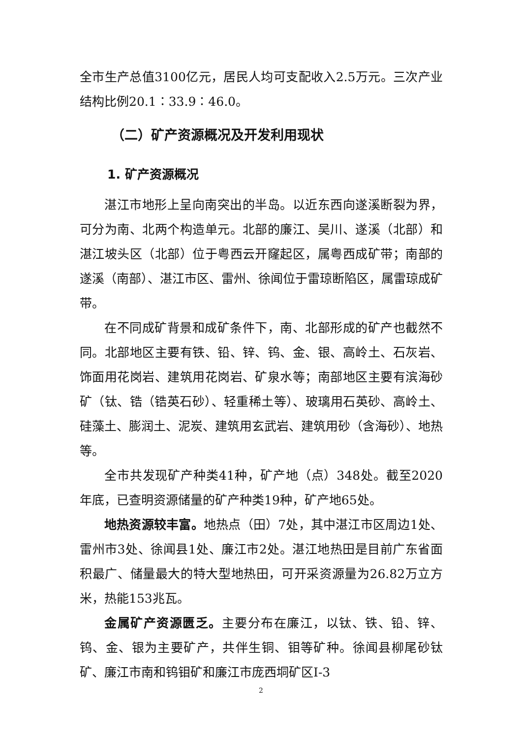全市生产总值3100亿元，居民人均可支配收入2.5万元。三次产业结构比例20.1∶33.9∶46.0。
（二）矿产资源概况及开发利用现状
1. 矿产资源概况
湛江市地形上呈向南突出的半岛。以近东西向遂溪断裂为界，可分为南、北两个构造单元。北部的廉江、吴川、遂溪（北部）和湛江坡头区（北部）位于粤西云开窿起区，属粤西成矿带；南部的遂溪（南部）、湛江市区、雷州、徐闻位于雷琼断陷区，属雷琼成矿带。
在不同成矿背景和成矿条件下，南、北部形成的矿产也截然不同。北部地区主要有铁、铅、锌、钨、金、银、高岭土、石灰岩、饰面用花岗岩、建筑用花岗岩、矿泉水等；南部地区主要有滨海砂矿（钛、锆（锆英石砂）、轻重稀土等）、玻璃用石英砂、高岭土、硅藻土、膨润土、泥炭、建筑用玄武岩、建筑用砂（含海砂）、地热等。
全市共发现矿产种类41种，矿产地（点）348处。截至2020年底，已查明资源储量的矿产种类19种，矿产地65处。
地热资源较丰富。地热点（田）7处，其中湛江市区周边1处、雷州市3处、徐闻县1处、廉江市2处。湛江地热田是目前广东省面积最广、储量最大的特大型地热田，可开采资源量为26.82万立方米，热能153兆瓦。
金属矿产资源匮乏。主要分布在廉江，以钛、铁、铅、锌、钨、金、银为主要矿产，共伴生铜、钼等矿种。徐闻县柳尾砂钛矿、廉江市南和钨钼矿和廉江市庞西垌矿区Ⅰ-3
2